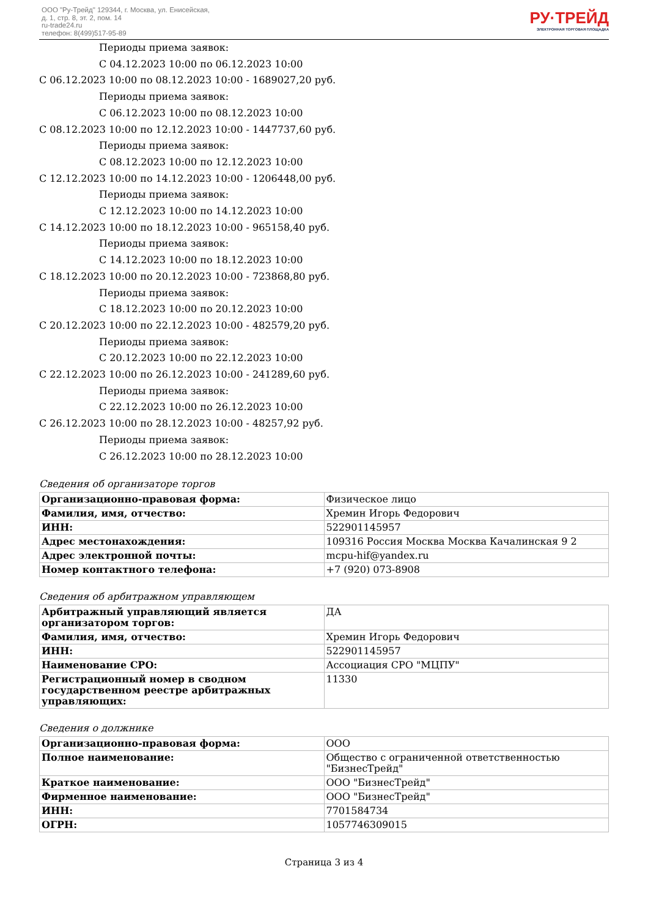ООО "Ру-Трейд" 129344, г. Москва, ул. Енисейская,
д. 1, стр. 8, эт. 2, пом. 14
ru-trade24.ru
телефон: 8(499)517-95-89
РУ·ТРЕЙД
ЭЛЕКТРОННАЯ ТОРГОВАЯ ПЛОЩАДКА
Периоды приема заявок:
С 04.12.2023 10:00 по 06.12.2023 10:00
С 06.12.2023 10:00 по 08.12.2023 10:00 - 1689027,20 руб.
Периоды приема заявок:
С 06.12.2023 10:00 по 08.12.2023 10:00
С 08.12.2023 10:00 по 12.12.2023 10:00 - 1447737,60 руб.
Периоды приема заявок:
С 08.12.2023 10:00 по 12.12.2023 10:00
С 12.12.2023 10:00 по 14.12.2023 10:00 - 1206448,00 руб.
Периоды приема заявок:
С 12.12.2023 10:00 по 14.12.2023 10:00
С 14.12.2023 10:00 по 18.12.2023 10:00 - 965158,40 руб.
Периоды приема заявок:
С 14.12.2023 10:00 по 18.12.2023 10:00
С 18.12.2023 10:00 по 20.12.2023 10:00 - 723868,80 руб.
Периоды приема заявок:
С 18.12.2023 10:00 по 20.12.2023 10:00
С 20.12.2023 10:00 по 22.12.2023 10:00 - 482579,20 руб.
Периоды приема заявок:
С 20.12.2023 10:00 по 22.12.2023 10:00
С 22.12.2023 10:00 по 26.12.2023 10:00 - 241289,60 руб.
Периоды приема заявок:
С 22.12.2023 10:00 по 26.12.2023 10:00
С 26.12.2023 10:00 по 28.12.2023 10:00 - 48257,92 руб.
Периоды приема заявок:
С 26.12.2023 10:00 по 28.12.2023 10:00
Сведения об организаторе торгов
| Организационно-правовая форма: | Физическое лицо |
| Фамилия, имя, отчество: | Хремин Игорь Федорович |
| ИНН: | 522901145957 |
| Адрес местонахождения: | 109316 Россия Москва Москва Качалинская 9 2 |
| Адрес электронной почты: | mcpu-hif@yandex.ru |
| Номер контактного телефона: | +7 (920) 073-8908 |
Сведения об арбитражном управляющем
| Арбитражный управляющий является организатором торгов: | ДА |
| Фамилия, имя, отчество: | Хремин Игорь Федорович |
| ИНН: | 522901145957 |
| Наименование СРО: | Ассоциация СРО "МЦПУ" |
| Регистрационный номер в сводном государственном реестре арбитражных управляющих: | 11330 |
Сведения о должнике
| Организационно-правовая форма: | ООО |
| Полное наименование: | Общество с ограниченной ответственностью "БизнесТрейд" |
| Краткое наименование: | ООО "БизнесТрейд" |
| Фирменное наименование: | ООО "БизнесТрейд" |
| ИНН: | 7701584734 |
| ОГРН: | 1057746309015 |
Страница 3 из 4